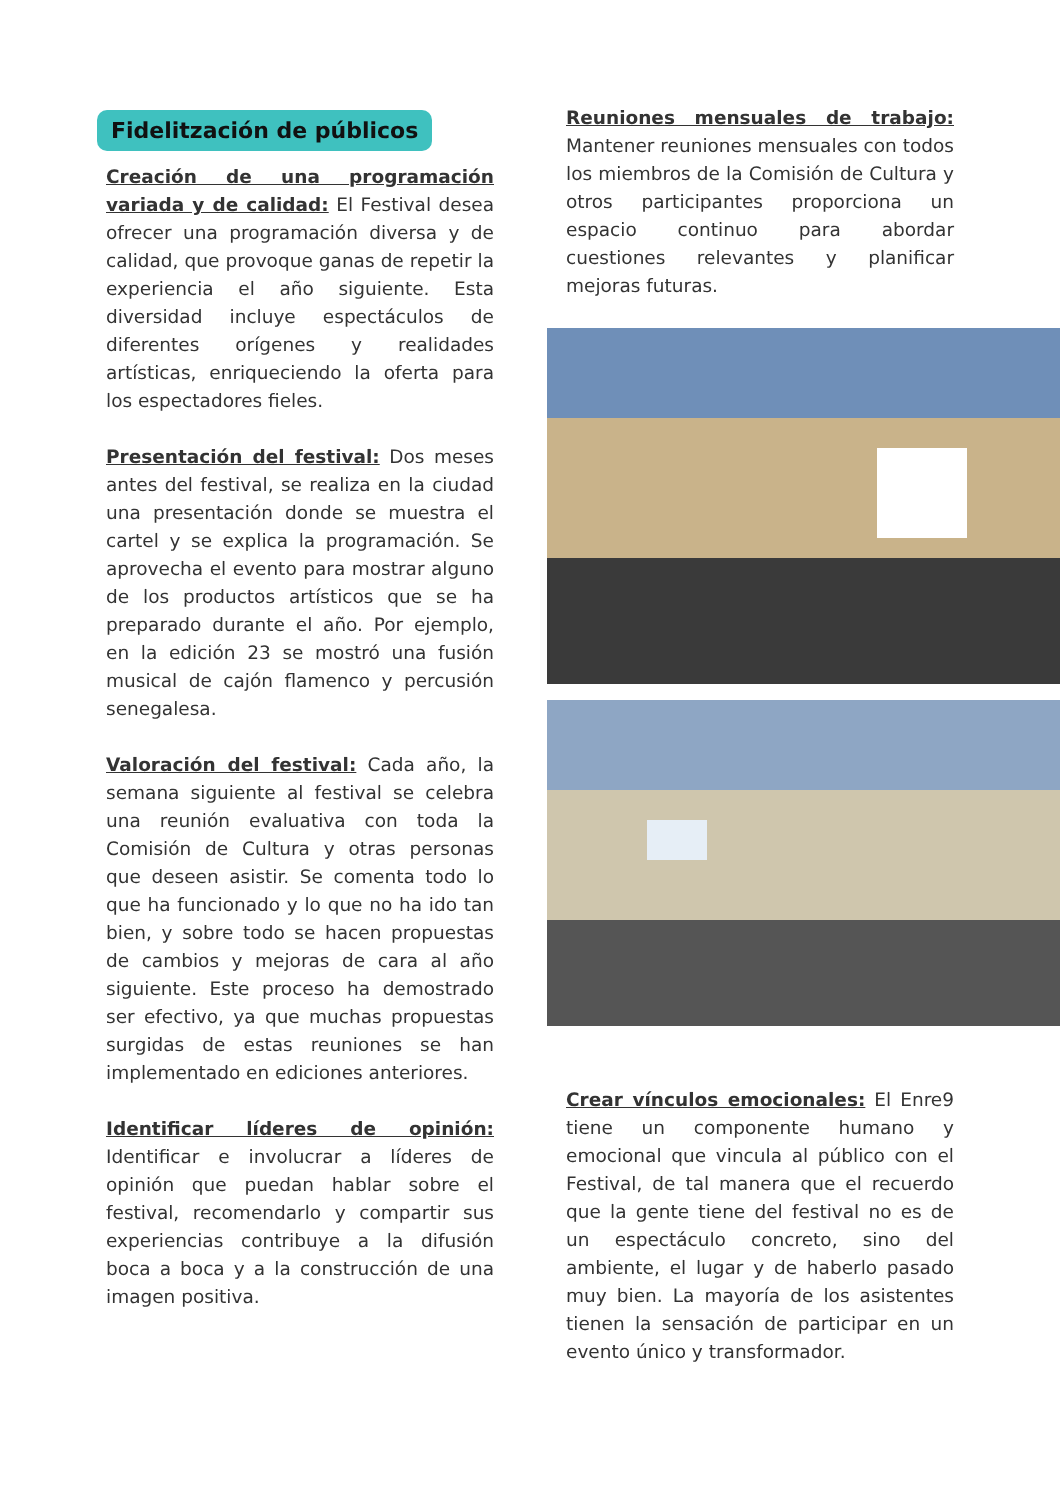Fidelitzación de públicos
Creación de una programación variada y de calidad: El Festival desea ofrecer una programación diversa y de calidad, que provoque ganas de repetir la experiencia el año siguiente. Esta diversidad incluye espectáculos de diferentes orígenes y realidades artísticas, enriqueciendo la oferta para los espectadores fieles.
Presentación del festival: Dos meses antes del festival, se realiza en la ciudad una presentación donde se muestra el cartel y se explica la programación. Se aprovecha el evento para mostrar alguno de los productos artísticos que se ha preparado durante el año. Por ejemplo, en la edición 23 se mostró una fusión musical de cajón flamenco y percusión senegalesa.
Valoración del festival: Cada año, la semana siguiente al festival se celebra una reunión evaluativa con toda la Comisión de Cultura y otras personas que deseen asistir. Se comenta todo lo que ha funcionado y lo que no ha ido tan bien, y sobre todo se hacen propuestas de cambios y mejoras de cara al año siguiente. Este proceso ha demostrado ser efectivo, ya que muchas propuestas surgidas de estas reuniones se han implementado en ediciones anteriores.
Identificar líderes de opinión: Identificar e involucrar a líderes de opinión que puedan hablar sobre el festival, recomendarlo y compartir sus experiencias contribuye a la difusión boca a boca y a la construcción de una imagen positiva.
Reuniones mensuales de trabajo: Mantener reuniones mensuales con todos los miembros de la Comisión de Cultura y otros participantes proporciona un espacio continuo para abordar cuestiones relevantes y planificar mejoras futuras.
Crear vínculos emocionales: El Enre9 tiene un componente humano y emocional que vincula al público con el Festival, de tal manera que el recuerdo que la gente tiene del festival no es de un espectáculo concreto, sino del ambiente, el lugar y de haberlo pasado muy bien. La mayoría de los asistentes tienen la sensación de participar en un evento único y transformador.